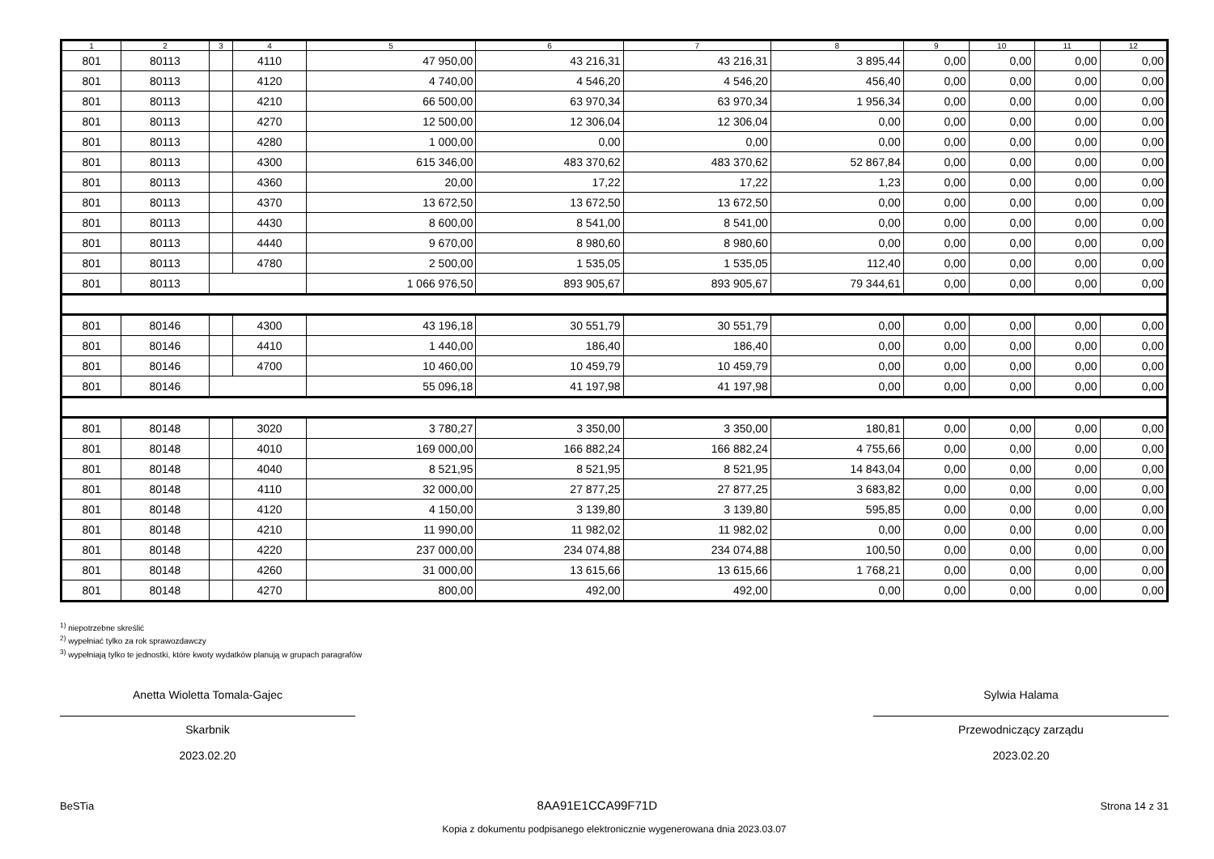| 1 | 2 | 3 | 4 | 5 | 6 | 7 | 8 | 9 | 10 | 11 | 12 |
| --- | --- | --- | --- | --- | --- | --- | --- | --- | --- | --- | --- |
| 801 | 80113 | | 4110 | 47 950,00 | 43 216,31 | 43 216,31 | 3 895,44 | 0,00 | 0,00 | 0,00 | 0,00 |
| 801 | 80113 | | 4120 | 4 740,00 | 4 546,20 | 4 546,20 | 456,40 | 0,00 | 0,00 | 0,00 | 0,00 |
| 801 | 80113 | | 4210 | 66 500,00 | 63 970,34 | 63 970,34 | 1 956,34 | 0,00 | 0,00 | 0,00 | 0,00 |
| 801 | 80113 | | 4270 | 12 500,00 | 12 306,04 | 12 306,04 | 0,00 | 0,00 | 0,00 | 0,00 | 0,00 |
| 801 | 80113 | | 4280 | 1 000,00 | 0,00 | 0,00 | 0,00 | 0,00 | 0,00 | 0,00 | 0,00 |
| 801 | 80113 | | 4300 | 615 346,00 | 483 370,62 | 483 370,62 | 52 867,84 | 0,00 | 0,00 | 0,00 | 0,00 |
| 801 | 80113 | | 4360 | 20,00 | 17,22 | 17,22 | 1,23 | 0,00 | 0,00 | 0,00 | 0,00 |
| 801 | 80113 | | 4370 | 13 672,50 | 13 672,50 | 13 672,50 | 0,00 | 0,00 | 0,00 | 0,00 | 0,00 |
| 801 | 80113 | | 4430 | 8 600,00 | 8 541,00 | 8 541,00 | 0,00 | 0,00 | 0,00 | 0,00 | 0,00 |
| 801 | 80113 | | 4440 | 9 670,00 | 8 980,60 | 8 980,60 | 0,00 | 0,00 | 0,00 | 0,00 | 0,00 |
| 801 | 80113 | | 4780 | 2 500,00 | 1 535,05 | 1 535,05 | 112,40 | 0,00 | 0,00 | 0,00 | 0,00 |
| 801 | 80113 | | | 1 066 976,50 | 893 905,67 | 893 905,67 | 79 344,61 | 0,00 | 0,00 | 0,00 | 0,00 |
| 801 | 80146 | | 4300 | 43 196,18 | 30 551,79 | 30 551,79 | 0,00 | 0,00 | 0,00 | 0,00 | 0,00 |
| 801 | 80146 | | 4410 | 1 440,00 | 186,40 | 186,40 | 0,00 | 0,00 | 0,00 | 0,00 | 0,00 |
| 801 | 80146 | | 4700 | 10 460,00 | 10 459,79 | 10 459,79 | 0,00 | 0,00 | 0,00 | 0,00 | 0,00 |
| 801 | 80146 | | | 55 096,18 | 41 197,98 | 41 197,98 | 0,00 | 0,00 | 0,00 | 0,00 | 0,00 |
| 801 | 80148 | | 3020 | 3 780,27 | 3 350,00 | 3 350,00 | 180,81 | 0,00 | 0,00 | 0,00 | 0,00 |
| 801 | 80148 | | 4010 | 169 000,00 | 166 882,24 | 166 882,24 | 4 755,66 | 0,00 | 0,00 | 0,00 | 0,00 |
| 801 | 80148 | | 4040 | 8 521,95 | 8 521,95 | 8 521,95 | 14 843,04 | 0,00 | 0,00 | 0,00 | 0,00 |
| 801 | 80148 | | 4110 | 32 000,00 | 27 877,25 | 27 877,25 | 3 683,82 | 0,00 | 0,00 | 0,00 | 0,00 |
| 801 | 80148 | | 4120 | 4 150,00 | 3 139,80 | 3 139,80 | 595,85 | 0,00 | 0,00 | 0,00 | 0,00 |
| 801 | 80148 | | 4210 | 11 990,00 | 11 982,02 | 11 982,02 | 0,00 | 0,00 | 0,00 | 0,00 | 0,00 |
| 801 | 80148 | | 4220 | 237 000,00 | 234 074,88 | 234 074,88 | 100,50 | 0,00 | 0,00 | 0,00 | 0,00 |
| 801 | 80148 | | 4260 | 31 000,00 | 13 615,66 | 13 615,66 | 1 768,21 | 0,00 | 0,00 | 0,00 | 0,00 |
| 801 | 80148 | | 4270 | 800,00 | 492,00 | 492,00 | 0,00 | 0,00 | 0,00 | 0,00 | 0,00 |
<sup>1)</sup> niepotrzebne skreślić
<sup>2)</sup> wypełniać tylko za rok sprawozdawczy
<sup>3)</sup> wypełniają tylko te jednostki, które kwoty wydatków planują w grupach paragrafów
Anetta Wioletta Tomala-Gajec
Skarbnik
2023.02.20
Sylwia Halama
Przewodniczący zarządu
2023.02.20
BeSTia 8AA91E1CCA99F71D Strona 14 z 31
Kopia z dokumentu podpisanego elektronicznie wygenerowana dnia 2023.03.07